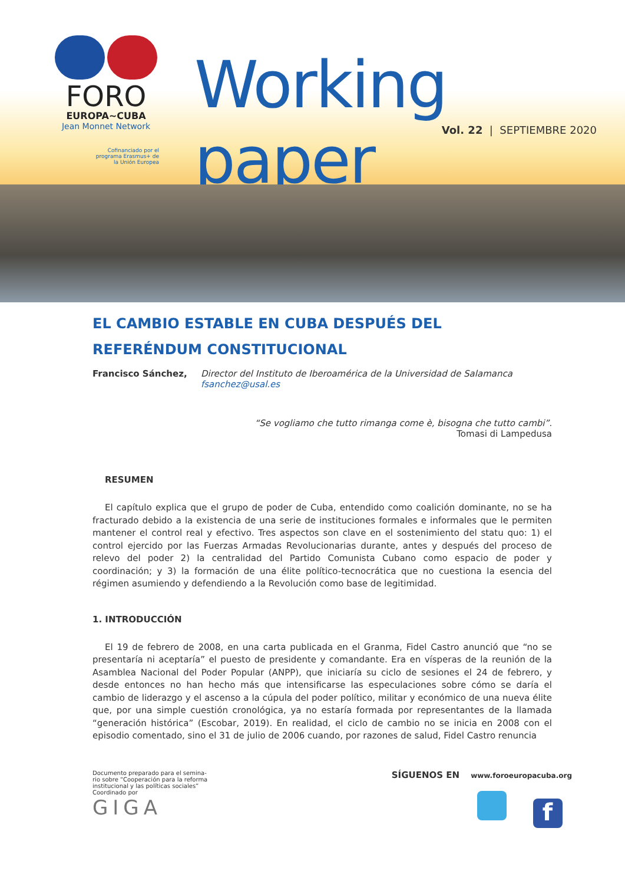FORO
EUROPA~CUBA
Jean Monnet Network
Cofinanciado por el
programa Erasmus+ de
la Unión Europea
Working paper
Vol. 22 | SEPTIEMBRE 2020
EL CAMBIO ESTABLE EN CUBA DESPUÉS DEL REFERÉNDUM CONSTITUCIONAL
Francisco Sánchez, Director del Instituto de Iberoamérica de la Universidad de Salamanca
fsanchez@usal.es
“Se vogliamo che tutto rimanga come è, bisogna che tutto cambi”.
Tomasi di Lampedusa
RESUMEN
El capítulo explica que el grupo de poder de Cuba, entendido como coalición dominante, no se ha fracturado debido a la existencia de una serie de instituciones formales e informales que le permiten mantener el control real y efectivo. Tres aspectos son clave en el sostenimiento del statu quo: 1) el control ejercido por las Fuerzas Armadas Revolucionarias durante, antes y después del proceso de relevo del poder 2) la centralidad del Partido Comunista Cubano como espacio de poder y coordinación; y 3) la formación de una élite político-tecnocrática que no cuestiona la esencia del régimen asumiendo y defendiendo a la Revolución como base de legitimidad.
1. INTRODUCCIÓN
El 19 de febrero de 2008, en una carta publicada en el Granma, Fidel Castro anunció que “no se presentaría ni aceptaría” el puesto de presidente y comandante. Era en vísperas de la reunión de la Asamblea Nacional del Poder Popular (ANPP), que iniciaría su ciclo de sesiones el 24 de febrero, y desde entonces no han hecho más que intensificarse las especulaciones sobre cómo se daría el cambio de liderazgo y el ascenso a la cúpula del poder político, militar y económico de una nueva élite que, por una simple cuestión cronológica, ya no estaría formada por representantes de la llamada “generación histórica” (Escobar, 2019). En realidad, el ciclo de cambio no se inicia en 2008 con el episodio comentado, sino el 31 de julio de 2006 cuando, por razones de salud, Fidel Castro renuncia
Documento preparado para el semina-
rio sobre “Cooperación para la reforma
institucional y las políticas sociales”
Coordinado por
GIGA
SÍGUENOS EN www.foroeuropacuba.org
f